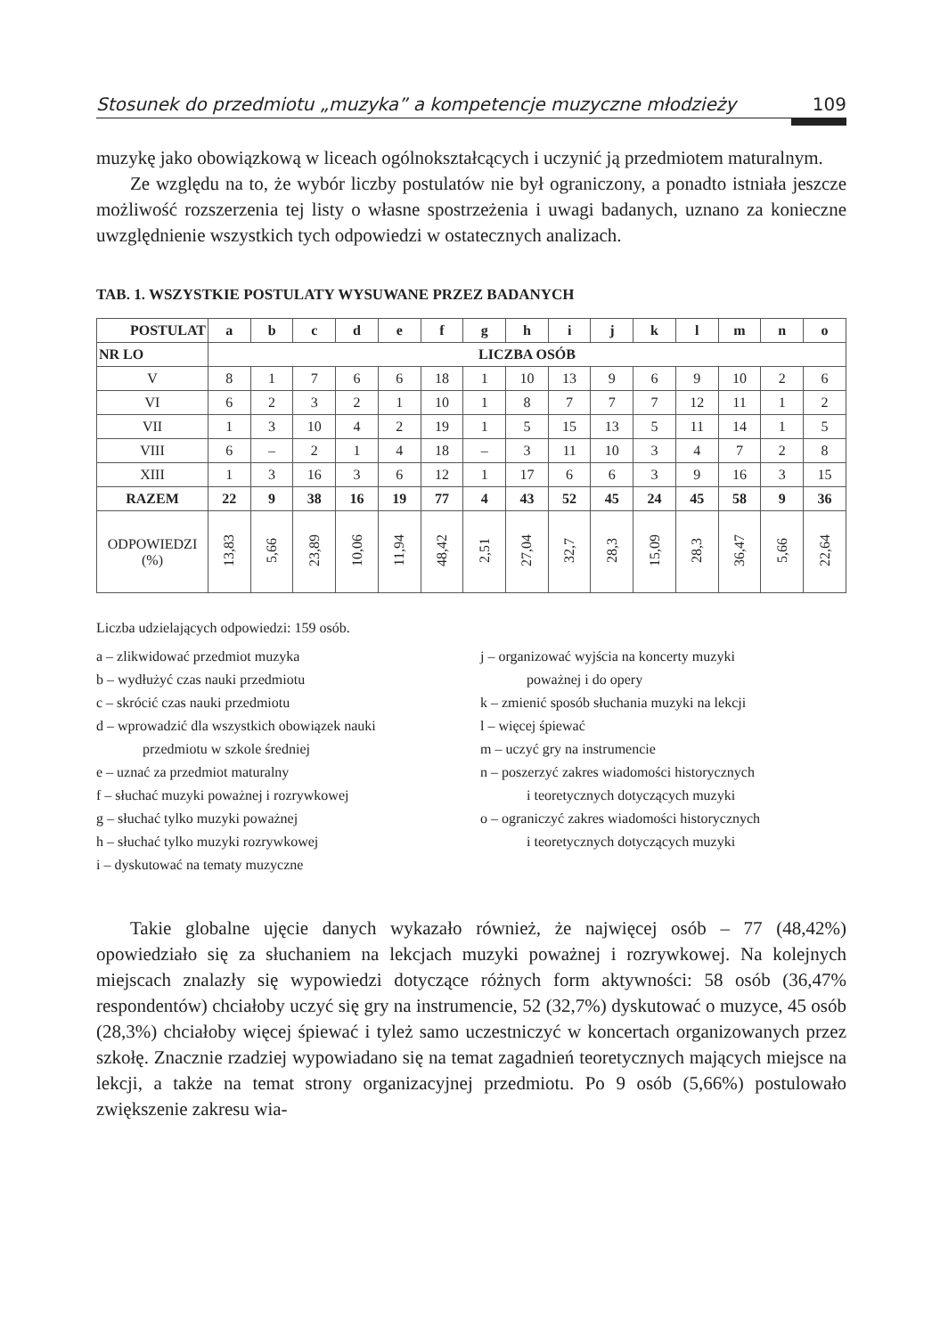Stosunek do przedmiotu „muzyka” a kompetencje muzyczne młodzieży 109
muzykę jako obowiązkową w liceach ogólnokształcących i uczynić ją przedmiotem maturalnym.
Ze względu na to, że wybór liczby postulatów nie był ograniczony, a ponadto istniała jeszcze możliwość rozszerzenia tej listy o własne spostrzeżenia i uwagi badanych, uznano za konieczne uwzględnienie wszystkich tych odpowiedzi w ostatecznych analizach.
TAB. 1. WSZYSTKIE POSTULATY WYSUWANE PRZEZ BADANYCH
| POSTULAT | a | b | c | d | e | f | g | h | i | j | k | l | m | n | o |
| --- | --- | --- | --- | --- | --- | --- | --- | --- | --- | --- | --- | --- | --- | --- | --- |
| NR LO | LICZBA OSÓB | | | | | | | | | | | | | | |
| V | 8 | 1 | 7 | 6 | 6 | 18 | 1 | 10 | 13 | 9 | 6 | 9 | 10 | 2 | 6 |
| VI | 6 | 2 | 3 | 2 | 1 | 10 | 1 | 8 | 7 | 7 | 7 | 12 | 11 | 1 | 2 |
| VII | 1 | 3 | 10 | 4 | 2 | 19 | 1 | 5 | 15 | 13 | 5 | 11 | 14 | 1 | 5 |
| VIII | 6 | – | 2 | 1 | 4 | 18 | – | 3 | 11 | 10 | 3 | 4 | 7 | 2 | 8 |
| XIII | 1 | 3 | 16 | 3 | 6 | 12 | 1 | 17 | 6 | 6 | 3 | 9 | 16 | 3 | 15 |
| RAZEM | 22 | 9 | 38 | 16 | 19 | 77 | 4 | 43 | 52 | 45 | 24 | 45 | 58 | 9 | 36 |
| ODPOWIEDZI (%) | 13,83 | 5,66 | 23,89 | 10,06 | 11,94 | 48,42 | 2,51 | 27,04 | 32,7 | 28,3 | 15,09 | 28,3 | 36,47 | 5,66 | 22,64 |
Liczba udzielających odpowiedzi: 159 osób.
a – zlikwidować przedmiot muzyka
b – wydłużyć czas nauki przedmiotu
c – skrócić czas nauki przedmiotu
d – wprowadzić dla wszystkich obowiązek nauki
przedmiotu w szkole średniej
e – uznać za przedmiot maturalny
f – słuchać muzyki poważnej i rozrywkowej
g – słuchać tylko muzyki poważnej
h – słuchać tylko muzyki rozrywkowej
i – dyskutować na tematy muzyczne
j – organizować wyjścia na koncerty muzyki
poważnej i do opery
k – zmienić sposób słuchania muzyki na lekcji
l – więcej śpiewać
m – uczyć gry na instrumencie
n – poszerzyć zakres wiadomości historycznych
i teoretycznych dotyczących muzyki
o – ograniczyć zakres wiadomości historycznych
i teoretycznych dotyczących muzyki
Takie globalne ujęcie danych wykazało również, że najwięcej osób – 77 (48,42%) opowiedziało się za słuchaniem na lekcjach muzyki poważnej i rozrywkowej. Na kolejnych miejscach znalazły się wypowiedzi dotyczące różnych form aktywności: 58 osób (36,47% respondentów) chciałoby uczyć się gry na instrumencie, 52 (32,7%) dyskutować o muzyce, 45 osób (28,3%) chciałoby więcej śpiewać i tyleż samo uczestniczyć w koncertach organizowanych przez szkołę. Znacznie rzadziej wypowiadano się na temat zagadnień teoretycznych mających miejsce na lekcji, a także na temat strony organizacyjnej przedmiotu. Po 9 osób (5,66%) postulowało zwiększenie zakresu wia-